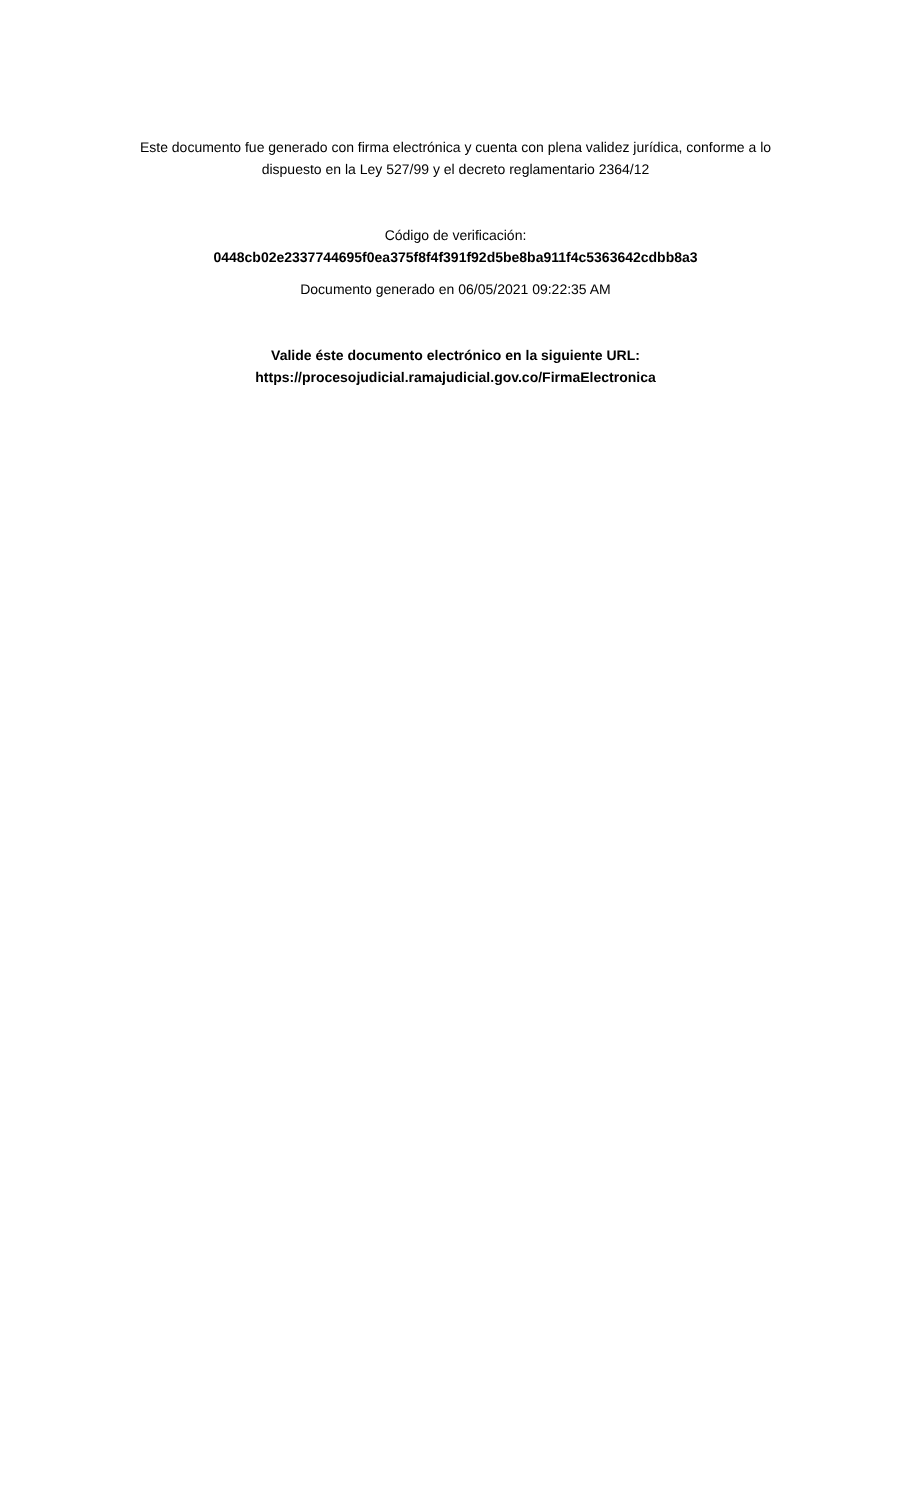Este documento fue generado con firma electrónica y cuenta con plena validez jurídica, conforme a lo dispuesto en la Ley 527/99 y el decreto reglamentario 2364/12
Código de verificación:
0448cb02e2337744695f0ea375f8f4f391f92d5be8ba911f4c5363642cdbb8a3
Documento generado en 06/05/2021 09:22:35 AM
Valide éste documento electrónico en la siguiente URL:
https://procesojudicial.ramajudicial.gov.co/FirmaElectronica